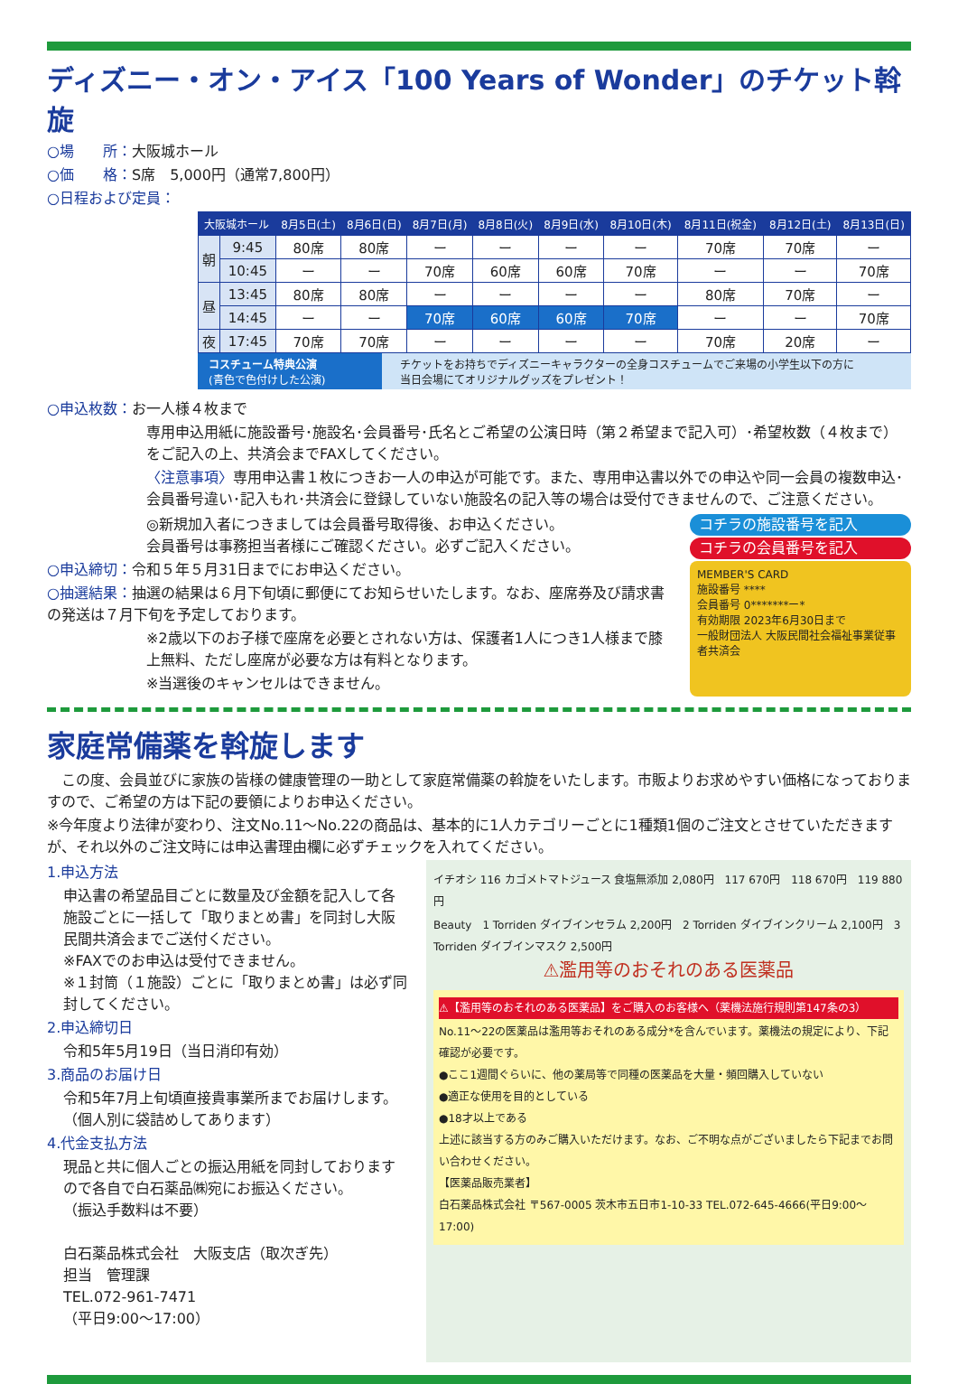ディズニー・オン・アイス「100 Years of Wonder」のチケット斡旋
○場　　所：大阪城ホール
○価　　格：S席　5,000円（通常7,800円）
○日程および定員：
| 大阪城ホール | | 8月5日(土) | 8月6日(日) | 8月7日(月) | 8月8日(火) | 8月9日(水) | 8月10日(木) | 8月11日(祝金) | 8月12日(土) | 8月13日(日) |
| --- | --- | --- | --- | --- | --- | --- | --- | --- | --- | --- |
| 朝 | 9:45 | 80席 | 80席 | ー | ー | ー | ー | 70席 | 70席 | ー |
| | 10:45 | ー | ー | 70席 | 60席 | 60席 | 70席 | ー | ー | 70席 |
| 昼 | 13:45 | 80席 | 80席 | ー | ー | ー | ー | 80席 | 70席 | ー |
| | 14:45 | ー | ー | 70席 | 60席 | 60席 | 70席 | ー | ー | 70席 |
| 夜 | 17:45 | 70席 | 70席 | ー | ー | ー | ー | 70席 | 20席 | ー |
コスチューム特典公演
(青色で色付けした公演)
チケットをお持ちでディズニーキャラクターの全身コスチュームでご来場の小学生以下の方に
当日会場にてオリジナルグッズをプレゼント！
○申込枚数：お一人様４枚まで
専用申込用紙に施設番号･施設名･会員番号･氏名とご希望の公演日時（第２希望まで記入可）･希望枚数（４枚まで）をご記入の上、共済会までFAXしてください。
〈注意事項〉専用申込書１枚につきお一人の申込が可能です。また、専用申込書以外での申込や同一会員の複数申込･会員番号違い･記入もれ･共済会に登録していない施設名の記入等の場合は受付できませんので、ご注意ください。
◎新規加入者につきましては会員番号取得後、お申込ください。
会員番号は事務担当者様にご確認ください。必ずご記入ください。
○申込締切：令和５年５月31日までにお申込ください。
○抽選結果：抽選の結果は６月下旬頃に郵便にてお知らせいたします。なお、座席券及び請求書の発送は７月下旬を予定しております。
※2歳以下のお子様で座席を必要とされない方は、保護者1人につき1人様まで膝上無料、ただし座席が必要な方は有料となります。
※当選後のキャンセルはできません。
コチラの施設番号を記入
コチラの会員番号を記入
MEMBER'S CARD
施設番号 ****
会員番号 0*******ー*
有効期限 2023年6月30日まで
一般財団法人 大阪民間社会福祉事業従事者共済会
家庭常備薬を斡旋します
　この度、会員並びに家族の皆様の健康管理の一助として家庭常備薬の斡旋をいたします。市販よりお求めやすい価格になっておりますので、ご希望の方は下記の要領によりお申込ください。
※今年度より法律が変わり、注文No.11～No.22の商品は、基本的に1人カテゴリーごとに1種類1個のご注文とさせていただきますが、それ以外のご注文時には申込書理由欄に必ずチェックを入れてください。
1.申込方法
申込書の希望品目ごとに数量及び金額を記入して各施設ごとに一括して「取りまとめ書」を同封し大阪民間共済会までご送付ください。
※FAXでのお申込は受付できません。
※１封筒（１施設）ごとに「取りまとめ書」は必ず同封してください。
2.申込締切日
令和5年5月19日（当日消印有効）
3.商品のお届け日
令和5年7月上旬頃直接貴事業所までお届けします。（個人別に袋詰めしてあります）
4.代金支払方法
現品と共に個人ごとの振込用紙を同封しておりますので各自で白石薬品㈱宛にお振込ください。
（振込手数料は不要）
白石薬品株式会社　大阪支店（取次ぎ先）
担当　管理課
TEL.072-961-7471
（平日9:00～17:00）
イチオシ 116 カゴメトマトジュース 食塩無添加 2,080円　117 670円　118 670円　119 880円
Beauty　1 Torriden ダイブインセラム 2,200円　2 Torriden ダイブインクリーム 2,100円　3 Torriden ダイブインマスク 2,500円
⚠濫用等のおそれのある医薬品
⚠【濫用等のおそれのある医薬品】をご購入のお客様へ（薬機法施行規則第147条の3）
No.11～22の医薬品は濫用等おそれのある成分*を含んでいます。薬機法の規定により、下記確認が必要です。
●ここ1週間ぐらいに、他の薬局等で同種の医薬品を大量・頻回購入していない
●適正な使用を目的としている
●18才以上である
上述に該当する方のみご購入いただけます。なお、ご不明な点がございましたら下記までお問い合わせください。
【医薬品販売業者】
白石薬品株式会社 〒567-0005 茨木市五日市1-10-33 TEL.072-645-4666(平日9:00～17:00)